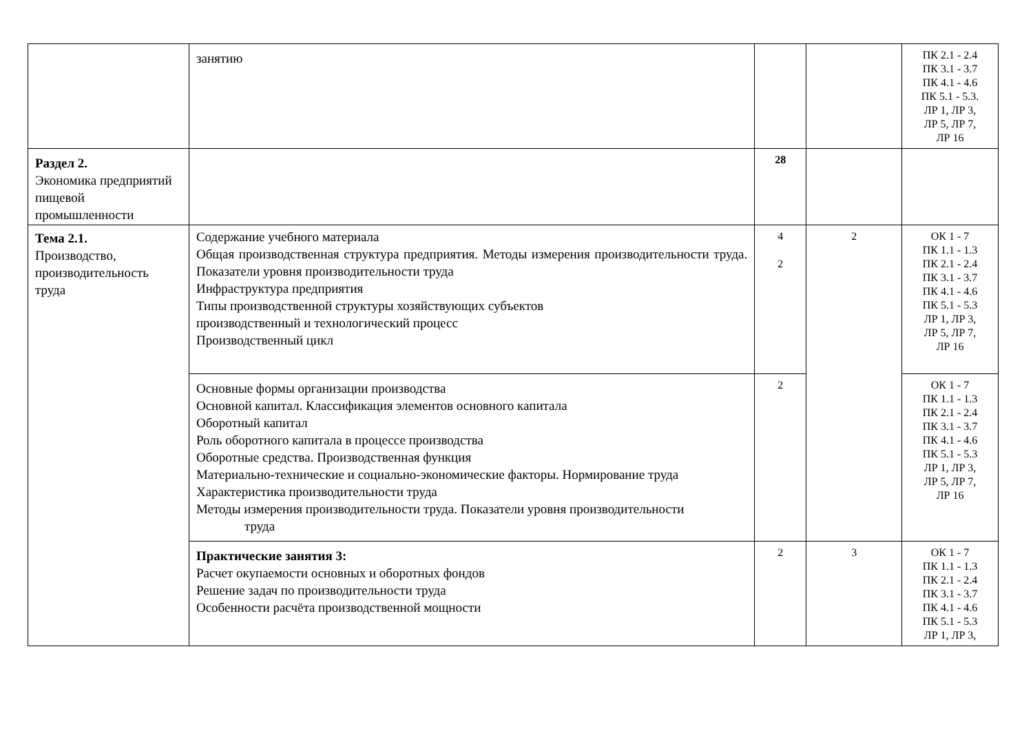| | занятию | | | ПК 2.1 - 2.4 ПК 3.1 - 3.7 ПК 4.1 - 4.6 ПК 5.1 - 5.3. ЛР 1, ЛР 3, ЛР 5, ЛР 7, ЛР 16 |
| Раздел 2. Экономика предприятий пищевой промышленности | | 28 | | |
| Тема 2.1. Производство, производительность труда | Содержание учебного материала Общая производственная структура предприятия. Методы измерения производительности труда. Показатели уровня производительности труда Инфраструктура предприятия Типы производственной структуры хозяйствующих субъектов производственный и технологический процесс Производственный цикл | 4 2 | 2 | ОК 1 - 7 ПК 1.1 - 1.3 ПК 2.1 - 2.4 ПК 3.1 - 3.7 ПК 4.1 - 4.6 ПК 5.1 - 5.3 ЛР 1, ЛР 3, ЛР 5, ЛР 7, ЛР 16 |
| | Основные формы организации производства Основной капитал. Классификация элементов основного капитала Оборотный капитал Роль оборотного капитала в процессе производства Оборотные средства. Производственная функция Материально-технические и социально-экономические факторы. Нормирование труда Характеристика производительности труда Методы измерения производительности труда. Показатели уровня производительности труда | 2 | | ОК 1 - 7 ПК 1.1 - 1.3 ПК 2.1 - 2.4 ПК 3.1 - 3.7 ПК 4.1 - 4.6 ПК 5.1 - 5.3 ЛР 1, ЛР 3, ЛР 5, ЛР 7, ЛР 16 |
| | Практические занятия 3: Расчет окупаемости основных и оборотных фондов Решение задач по производительности труда Особенности расчёта производственной мощности | 2 | 3 | ОК 1 - 7 ПК 1.1 - 1.3 ПК 2.1 - 2.4 ПК 3.1 - 3.7 ПК 4.1 - 4.6 ПК 5.1 - 5.3 ЛР 1, ЛР 3, |